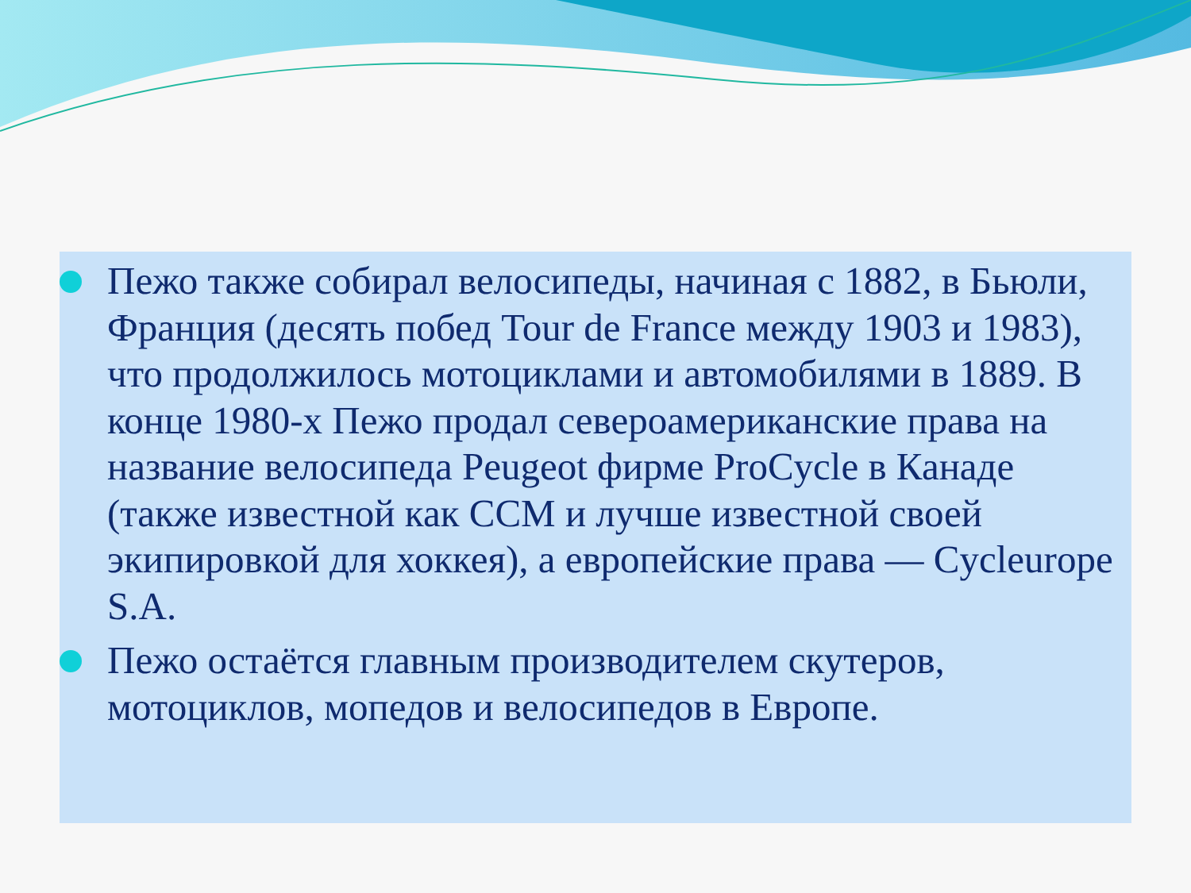Пежо также собирал велосипеды, начиная с 1882, в Бьюли, Франция (десять побед Tour de France между 1903 и 1983), что продолжилось мотоциклами и автомобилями в 1889. В конце 1980-х Пежо продал североамериканские права на название велосипеда Peugeot фирме ProCycle в Канаде (также известной как CCM и лучше известной своей экипировкой для хоккея), а европейские права — Cycleurope S.A.
Пежо остаётся главным производителем скутеров, мотоциклов, мопедов и велосипедов в Европе.